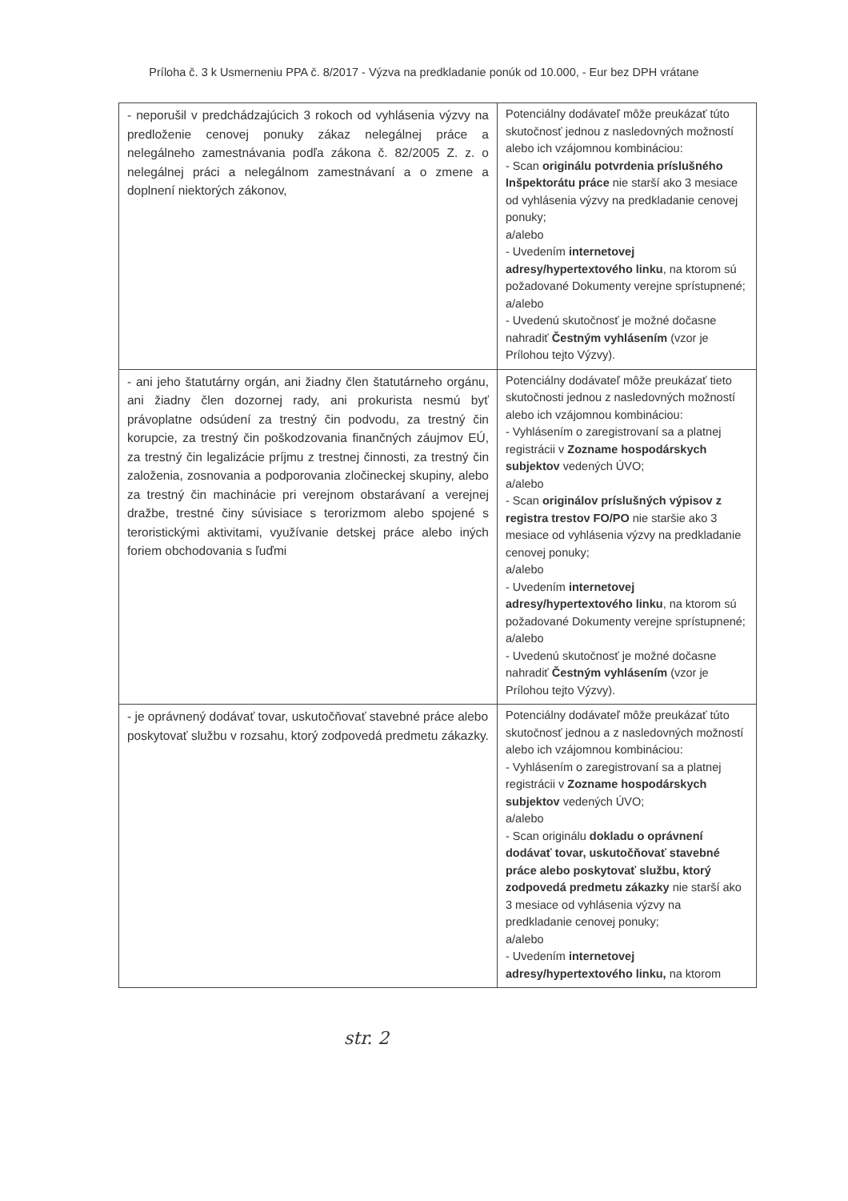Príloha č. 3 k Usmerneniu PPA č. 8/2017 - Výzva na predkladanie ponúk od 10.000, - Eur bez DPH vrátane
| - neporušil v predchádzajúcich 3 rokoch od vyhlásenia výzvy na predloženie cenovej ponuky zákaz nelegálnej práce a nelegálneho zamestnávania podľa zákona č. 82/2005 Z. z. o nelegálnej práci a nelegálnom zamestnávaní a o zmene a doplnení niektorých zákonov, | Potenciálny dodávateľ môže preukázať túto skutočnosť jednou z nasledovných možností alebo ich vzájomnou kombináciou: - Scan originálu potvrdenia príslušného Inšpektorátu práce nie starší ako 3 mesiace od vyhlásenia výzvy na predkladanie cenovej ponuky; a/alebo - Uvedením internetovej adresy/hypertextového linku , na ktorom sú požadované Dokumenty verejne sprístupnené; a/alebo - Uvedenú skutočnosť je možné dočasne nahradiť Čestným vyhlásením (vzor je Prílohou tejto Výzvy). |
| - ani jeho štatutárny orgán, ani žiadny člen štatutárneho orgánu, ani žiadny člen dozornej rady, ani prokurista nesmú byť právoplatne odsúdení za trestný čin podvodu, za trestný čin korupcie, za trestný čin poškodzovania finančných záujmov EÚ, za trestný čin legalizácie príjmu z trestnej činnosti, za trestný čin založenia, zosnovania a podporovania zločineckej skupiny, alebo za trestný čin machinácie pri verejnom obstarávaní a verejnej dražbe, trestné činy súvisiace s terorizmom alebo spojené s teroristickými aktivitami, využívanie detskej práce alebo iných foriem obchodovania s ľuďmi | Potenciálny dodávateľ môže preukázať tieto skutočnosti jednou z nasledovných možností alebo ich vzájomnou kombináciou: - Vyhlásením o zaregistrovaní sa a platnej registrácii v Zozname hospodárskych subjektov vedených ÚVO; a/alebo - Scan originálov príslušných výpisov z registra trestov FO/PO nie staršie ako 3 mesiace od vyhlásenia výzvy na predkladanie cenovej ponuky; a/alebo - Uvedením internetovej adresy/hypertextového linku , na ktorom sú požadované Dokumenty verejne sprístupnené; a/alebo - Uvedenú skutočnosť je možné dočasne nahradiť Čestným vyhlásením (vzor je Prílohou tejto Výzvy). |
| - je oprávnený dodávať tovar, uskutočňovať stavebné práce alebo poskytovať službu v rozsahu, ktorý zodpovedá predmetu zákazky. | Potenciálny dodávateľ môže preukázať túto skutočnosť jednou a z nasledovných možností alebo ich vzájomnou kombináciou: - Vyhlásením o zaregistrovaní sa a platnej registrácii v Zozname hospodárskych subjektov vedených ÚVO; a/alebo - Scan originálu dokladu o oprávnení dodávať tovar, uskutočňovať stavebné práce alebo poskytovať službu, ktorý zodpovedá predmetu zákazky nie starší ako 3 mesiace od vyhlásenia výzvy na predkladanie cenovej ponuky; a/alebo - Uvedením internetovej adresy/hypertextového linku, na ktorom |
str. 2